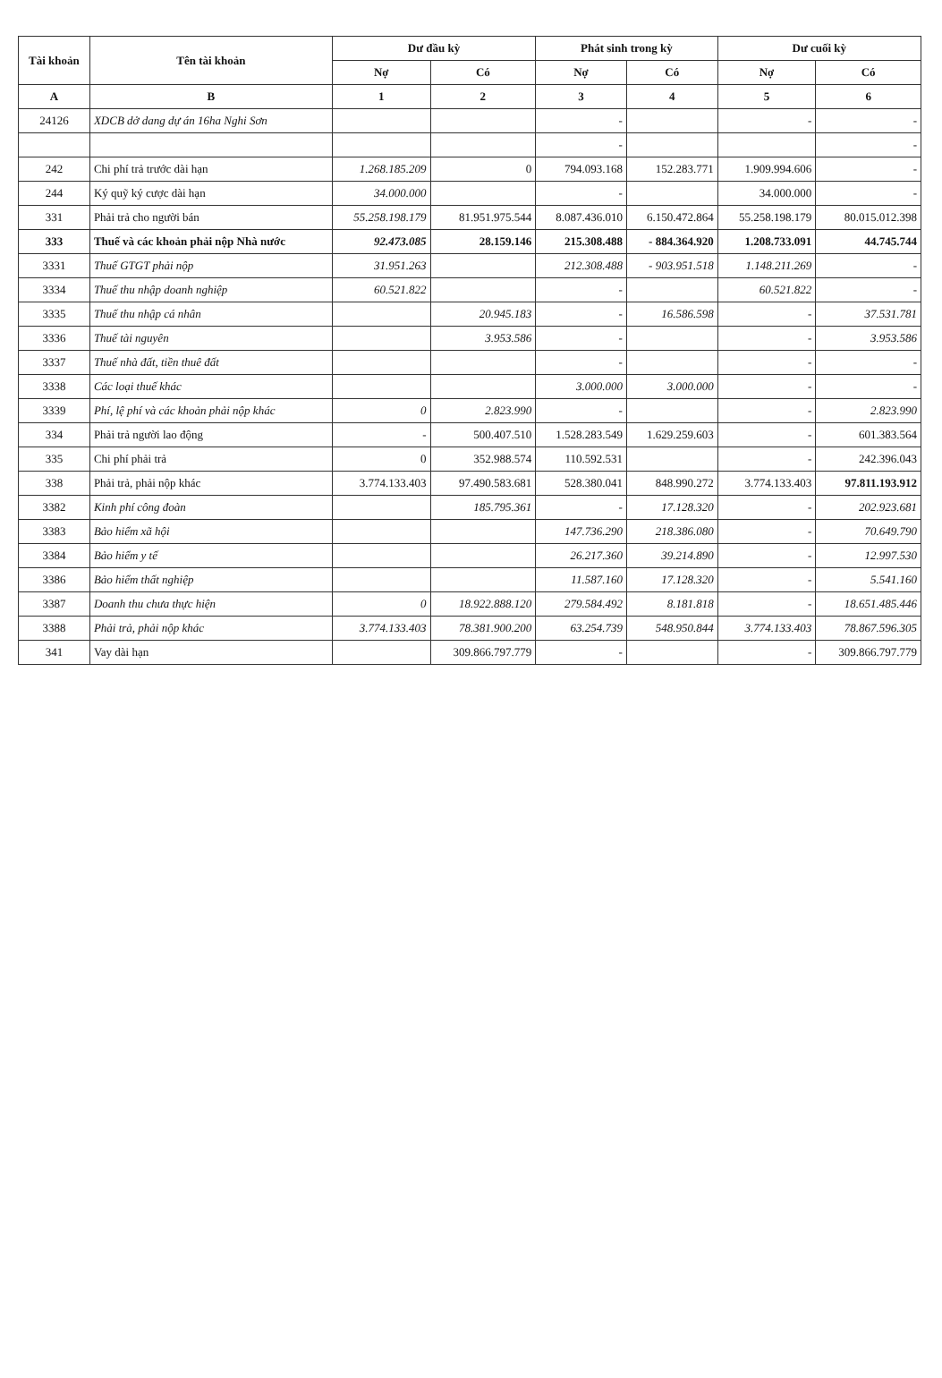| Tài khoản | Tên tài khoản | Dư đầu kỳ | | Phát sinh trong kỳ | | Dư cuối kỳ | |
| --- | --- | --- | --- | --- | --- | --- | --- |
| | | Nợ | Có | Nợ | Có | Nợ | Có |
| A | B | 1 | 2 | 3 | 4 | 5 | 6 |
| 24126 | XDCB dở dang dự án 16ha Nghi Sơn | | | - | | - | - |
| | | | | - | | | - |
| 242 | Chi phí trả trước dài hạn | 1.268.185.209 | 0 | 794.093.168 | 152.283.771 | 1.909.994.606 | - |
| 244 | Ký quỹ ký cược dài hạn | 34.000.000 | | - | | 34.000.000 | - |
| 331 | Phải trả cho người bán | 55.258.198.179 | 81.951.975.544 | 8.087.436.010 | 6.150.472.864 | 55.258.198.179 | 80.015.012.398 |
| 333 | Thuế và các khoản phải nộp Nhà nước | 92.473.085 | 28.159.146 | 215.308.488 | - 884.364.920 | 1.208.733.091 | 44.745.744 |
| 3331 | Thuế GTGT phải nộp | 31.951.263 | | 212.308.488 | - 903.951.518 | 1.148.211.269 | - |
| 3334 | Thuế thu nhập doanh nghiệp | 60.521.822 | | - | | 60.521.822 | - |
| 3335 | Thuế thu nhập cá nhân | | 20.945.183 | - | 16.586.598 | - | 37.531.781 |
| 3336 | Thuế tài nguyên | | 3.953.586 | - | | - | 3.953.586 |
| 3337 | Thuế nhà đất, tiền thuê đất | | | - | | - | - |
| 3338 | Các loại thuế khác | | | 3.000.000 | 3.000.000 | - | - |
| 3339 | Phí, lệ phí và các khoản phải nộp khác | 0 | 2.823.990 | - | | - | 2.823.990 |
| 334 | Phải trả người lao động | - | 500.407.510 | 1.528.283.549 | 1.629.259.603 | - | 601.383.564 |
| 335 | Chi phí phải trả | 0 | 352.988.574 | 110.592.531 | | - | 242.396.043 |
| 338 | Phải trả, phải nộp khác | 3.774.133.403 | 97.490.583.681 | 528.380.041 | 848.990.272 | 3.774.133.403 | 97.811.193.912 |
| 3382 | Kinh phí công đoàn | | 185.795.361 | - | 17.128.320 | - | 202.923.681 |
| 3383 | Bảo hiểm xã hội | | | 147.736.290 | 218.386.080 | - | 70.649.790 |
| 3384 | Bảo hiểm y tế | | | 26.217.360 | 39.214.890 | - | 12.997.530 |
| 3386 | Bảo hiểm thất nghiệp | | | 11.587.160 | 17.128.320 | - | 5.541.160 |
| 3387 | Doanh thu chưa thực hiện | 0 | 18.922.888.120 | 279.584.492 | 8.181.818 | - | 18.651.485.446 |
| 3388 | Phải trả, phải nộp khác | 3.774.133.403 | 78.381.900.200 | 63.254.739 | 548.950.844 | 3.774.133.403 | 78.867.596.305 |
| 341 | Vay dài hạn | | 309.866.797.779 | - | | - | 309.866.797.779 |